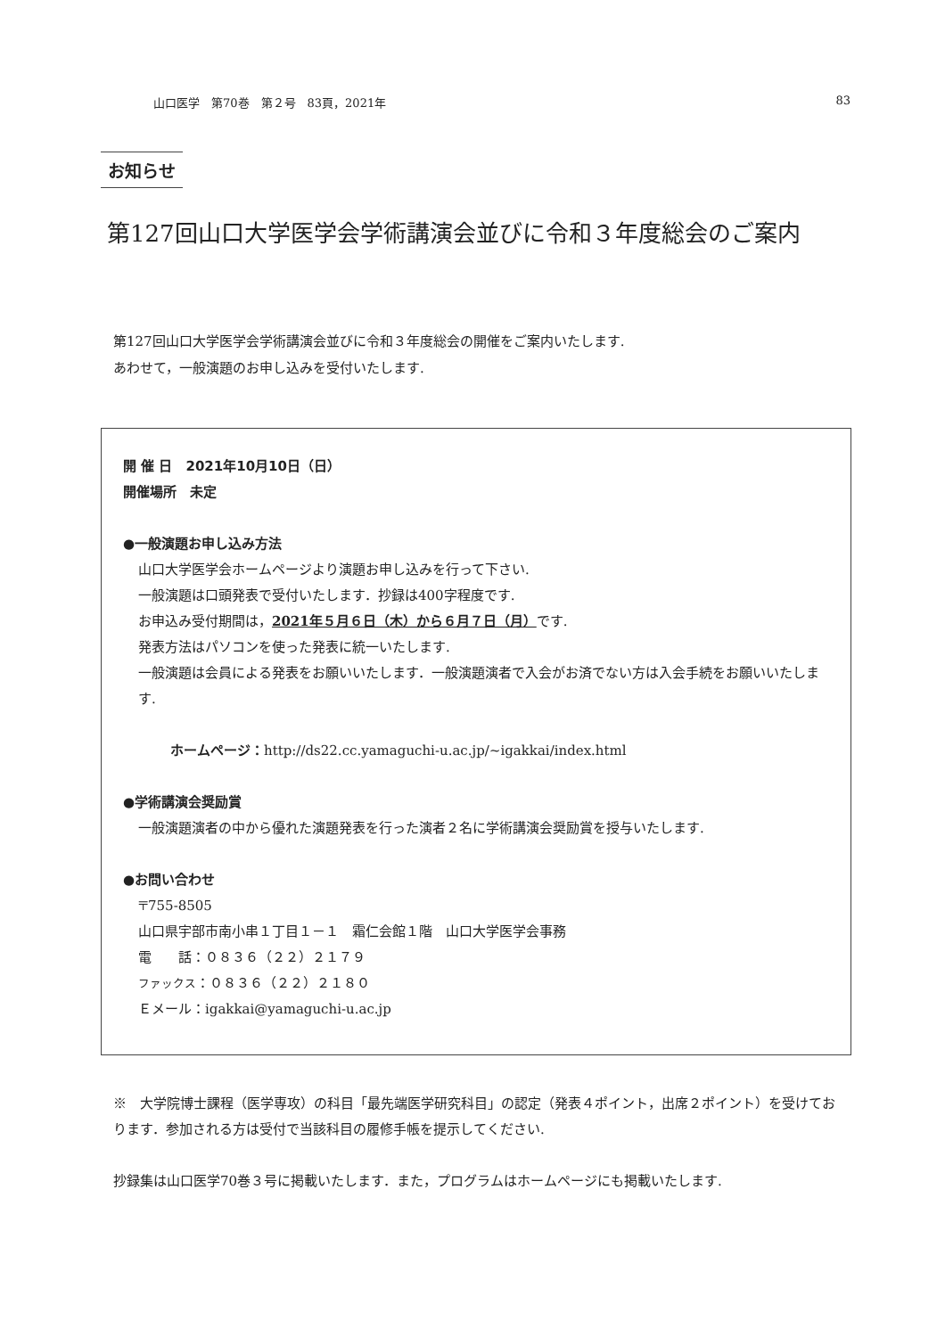山口医学　第70巻　第２号　83頁，2021年 83
お知らせ
第127回山口大学医学会学術講演会並びに令和３年度総会のご案内
第127回山口大学医学会学術講演会並びに令和３年度総会の開催をご案内いたします.
あわせて，一般演題のお申し込みを受付いたします.
開 催 日　2021年10月10日（日）
開催場所　未定
●一般演題お申し込み方法
山口大学医学会ホームページより演題お申し込みを行って下さい.
一般演題は口頭発表で受付いたします．抄録は400字程度です.
お申込み受付期間は，2021年５月６日（木）から６月７日（月）です.
発表方法はパソコンを使った発表に統一いたします.
一般演題は会員による発表をお願いいたします．一般演題演者で入会がお済でない方は入会手続をお願いいたします.
ホームページ：http://ds22.cc.yamaguchi-u.ac.jp/~igakkai/index.html
●学術講演会奨励賞
一般演題演者の中から優れた演題発表を行った演者２名に学術講演会奨励賞を授与いたします.
●お問い合わせ
〒755-8505
山口県宇部市南小串１丁目１－１　霜仁会館１階　山口大学医学会事務
電　　話：０８３６（２２）２１７９
ファックス：０８３６（２２）２１８０
Ｅメール：igakkai@yamaguchi-u.ac.jp
※　大学院博士課程（医学専攻）の科目「最先端医学研究科目」の認定（発表４ポイント，出席２ポイント）を受けております．参加される方は受付で当該科目の履修手帳を提示してください.
抄録集は山口医学70巻３号に掲載いたします．また，プログラムはホームページにも掲載いたします.